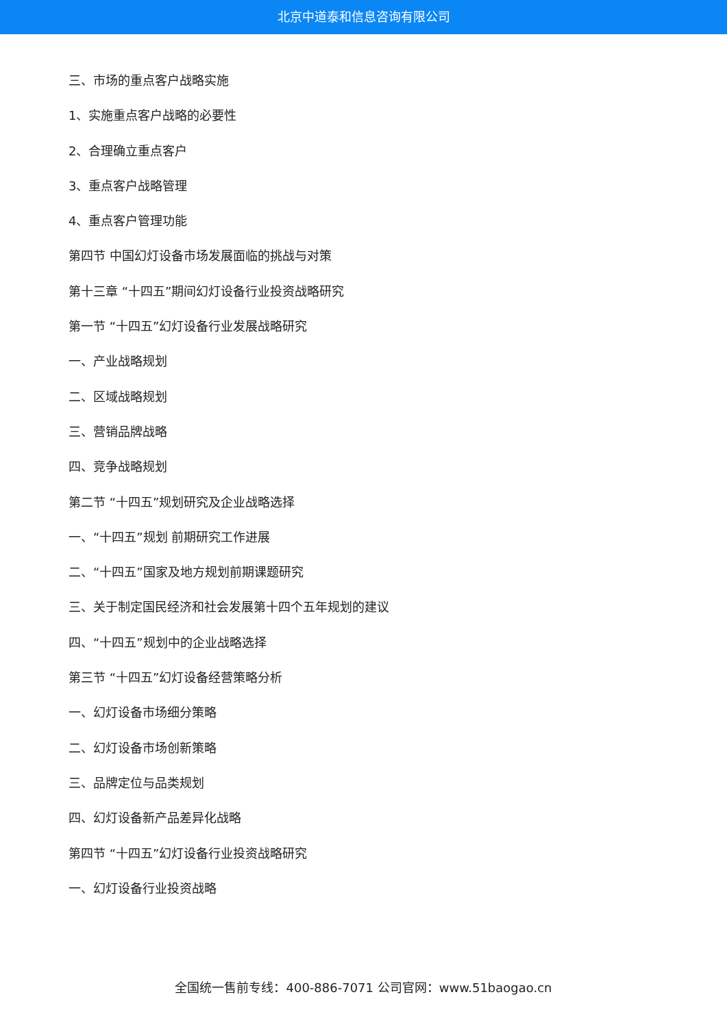北京中道泰和信息咨询有限公司
三、市场的重点客户战略实施
1、实施重点客户战略的必要性
2、合理确立重点客户
3、重点客户战略管理
4、重点客户管理功能
第四节 中国幻灯设备市场发展面临的挑战与对策
第十三章 “十四五”期间幻灯设备行业投资战略研究
第一节 “十四五”幻灯设备行业发展战略研究
一、产业战略规划
二、区域战略规划
三、营销品牌战略
四、竞争战略规划
第二节 “十四五”规划研究及企业战略选择
一、“十四五”规划 前期研究工作进展
二、“十四五”国家及地方规划前期课题研究
三、关于制定国民经济和社会发展第十四个五年规划的建议
四、“十四五”规划中的企业战略选择
第三节 “十四五”幻灯设备经营策略分析
一、幻灯设备市场细分策略
二、幻灯设备市场创新策略
三、品牌定位与品类规划
四、幻灯设备新产品差异化战略
第四节 “十四五”幻灯设备行业投资战略研究
一、幻灯设备行业投资战略
全国统一售前专线：400-886-7071 公司官网：www.51baogao.cn